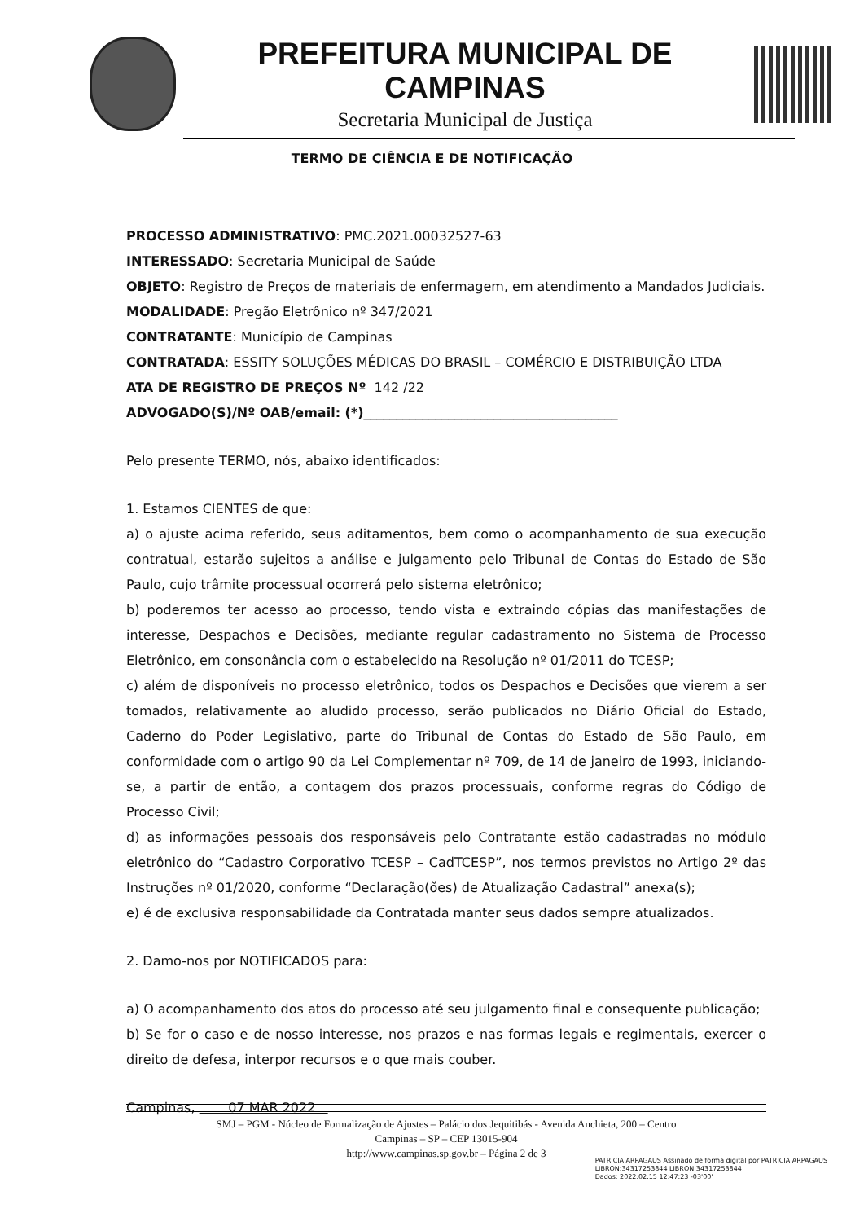PREFEITURA MUNICIPAL DE CAMPINAS
Secretaria Municipal de Justiça
TERMO DE CIÊNCIA E DE NOTIFICAÇÃO
PROCESSO ADMINISTRATIVO: PMC.2021.00032527-63
INTERESSADO: Secretaria Municipal de Saúde
OBJETO: Registro de Preços de materiais de enfermagem, em atendimento a Mandados Judiciais.
MODALIDADE: Pregão Eletrônico nº 347/2021
CONTRATANTE: Município de Campinas
CONTRATADA: ESSITY SOLUÇÕES MÉDICAS DO BRASIL – COMÉRCIO E DISTRIBUIÇÃO LTDA
ATA DE REGISTRO DE PREÇOS Nº 142 /22
ADVOGADO(S)/Nº OAB/email: (*)_______________________________________
Pelo presente TERMO, nós, abaixo identificados:
1. Estamos CIENTES de que:
a) o ajuste acima referido, seus aditamentos, bem como o acompanhamento de sua execução contratual, estarão sujeitos a análise e julgamento pelo Tribunal de Contas do Estado de São Paulo, cujo trâmite processual ocorrerá pelo sistema eletrônico;
b) poderemos ter acesso ao processo, tendo vista e extraindo cópias das manifestações de interesse, Despachos e Decisões, mediante regular cadastramento no Sistema de Processo Eletrônico, em consonância com o estabelecido na Resolução nº 01/2011 do TCESP;
c) além de disponíveis no processo eletrônico, todos os Despachos e Decisões que vierem a ser tomados, relativamente ao aludido processo, serão publicados no Diário Oficial do Estado, Caderno do Poder Legislativo, parte do Tribunal de Contas do Estado de São Paulo, em conformidade com o artigo 90 da Lei Complementar nº 709, de 14 de janeiro de 1993, iniciando-se, a partir de então, a contagem dos prazos processuais, conforme regras do Código de Processo Civil;
d) as informações pessoais dos responsáveis pelo Contratante estão cadastradas no módulo eletrônico do “Cadastro Corporativo TCESP – CadTCESP”, nos termos previstos no Artigo 2º das Instruções nº 01/2020, conforme “Declaração(ões) de Atualização Cadastral” anexa(s);
e) é de exclusiva responsabilidade da Contratada manter seus dados sempre atualizados.
2. Damo-nos por NOTIFICADOS para:
a) O acompanhamento dos atos do processo até seu julgamento final e consequente publicação;
b) Se for o caso e de nosso interesse, nos prazos e nas formas legais e regimentais, exercer o direito de defesa, interpor recursos e o que mais couber.
Campinas, 07 MAR 2022
SMJ – PGM - Núcleo de Formalização de Ajustes – Palácio dos Jequitibás - Avenida Anchieta, 200 – Centro
Campinas – SP – CEP 13015-904
http://www.campinas.sp.gov.br – Página 2 de 3
PATRICIA ARPAGAUS Assinado de forma digital por PATRICIA ARPAGAUS
LIBRON:34317253844 LIBRON:34317253844
Dados: 2022.02.15 12:47:23 -03'00'